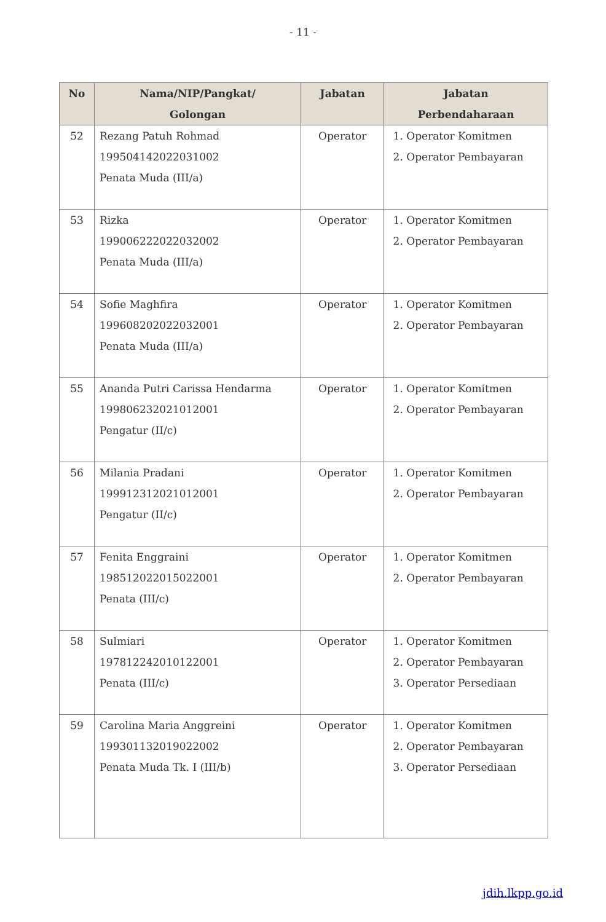- 11 -
| No | Nama/NIP/Pangkat/ Golongan | Jabatan | Jabatan Perbendaharaan |
| --- | --- | --- | --- |
| 52 | Rezang Patuh Rohmad 199504142022031002 Penata Muda (III/a) | Operator | 1. Operator Komitmen 2. Operator Pembayaran |
| 53 | Rizka 199006222022032002 Penata Muda (III/a) | Operator | 1. Operator Komitmen 2. Operator Pembayaran |
| 54 | Sofie Maghfira 199608202022032001 Penata Muda (III/a) | Operator | 1. Operator Komitmen 2. Operator Pembayaran |
| 55 | Ananda Putri Carissa Hendarma 199806232021012001 Pengatur (II/c) | Operator | 1. Operator Komitmen 2. Operator Pembayaran |
| 56 | Milania Pradani 199912312021012001 Pengatur (II/c) | Operator | 1. Operator Komitmen 2. Operator Pembayaran |
| 57 | Fenita Enggraini 198512022015022001 Penata (III/c) | Operator | 1. Operator Komitmen 2. Operator Pembayaran |
| 58 | Sulmiari 197812242010122001 Penata (III/c) | Operator | 1. Operator Komitmen 2. Operator Pembayaran 3. Operator Persediaan |
| 59 | Carolina Maria Anggreini 199301132019022002 Penata Muda Tk. I (III/b) | Operator | 1. Operator Komitmen 2. Operator Pembayaran 3. Operator Persediaan |
jdih.lkpp.go.id